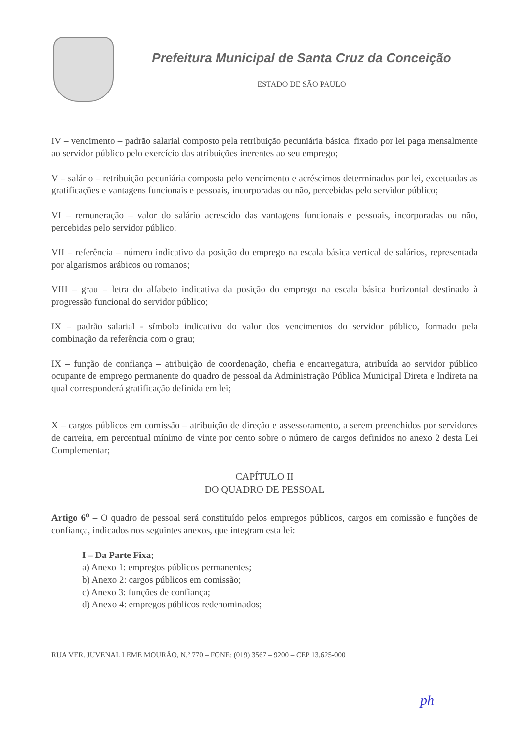Prefeitura Municipal de Santa Cruz da Conceição
ESTADO DE SÃO PAULO
IV – vencimento – padrão salarial composto pela retribuição pecuniária básica, fixado por lei paga mensalmente ao servidor público pelo exercício das atribuições inerentes ao seu emprego;
V – salário – retribuição pecuniária composta pelo vencimento e acréscimos determinados por lei, excetuadas as gratificações e vantagens funcionais e pessoais, incorporadas ou não, percebidas pelo servidor público;
VI – remuneração – valor do salário acrescido das vantagens funcionais e pessoais, incorporadas ou não, percebidas pelo servidor público;
VII – referência – número indicativo da posição do emprego na escala básica vertical de salários, representada por algarismos arábicos ou romanos;
VIII – grau – letra do alfabeto indicativa da posição do emprego na escala básica horizontal destinado à progressão funcional do servidor público;
IX – padrão salarial - símbolo indicativo do valor dos vencimentos do servidor público, formado pela combinação da referência com o grau;
IX – função de confiança – atribuição de coordenação, chefia e encarregatura, atribuída ao servidor público ocupante de emprego permanente do quadro de pessoal da Administração Pública Municipal Direta e Indireta na qual corresponderá gratificação definida em lei;
X – cargos públicos em comissão – atribuição de direção e assessoramento, a serem preenchidos por servidores de carreira, em percentual mínimo de vinte por cento sobre o número de cargos definidos no anexo 2 desta Lei Complementar;
CAPÍTULO II
DO QUADRO DE PESSOAL
Artigo 6<sup>o</sup> – O quadro de pessoal será constituído pelos empregos públicos, cargos em comissão e funções de confiança, indicados nos seguintes anexos, que integram esta lei:
I – Da Parte Fixa;
a) Anexo 1: empregos públicos permanentes;
b) Anexo 2: cargos públicos em comissão;
c) Anexo 3: funções de confiança;
d) Anexo 4: empregos públicos redenominados;
RUA VER. JUVENAL LEME MOURÃO, N.º 770 – FONE: (019) 3567 – 9200 – CEP 13.625-000
ph